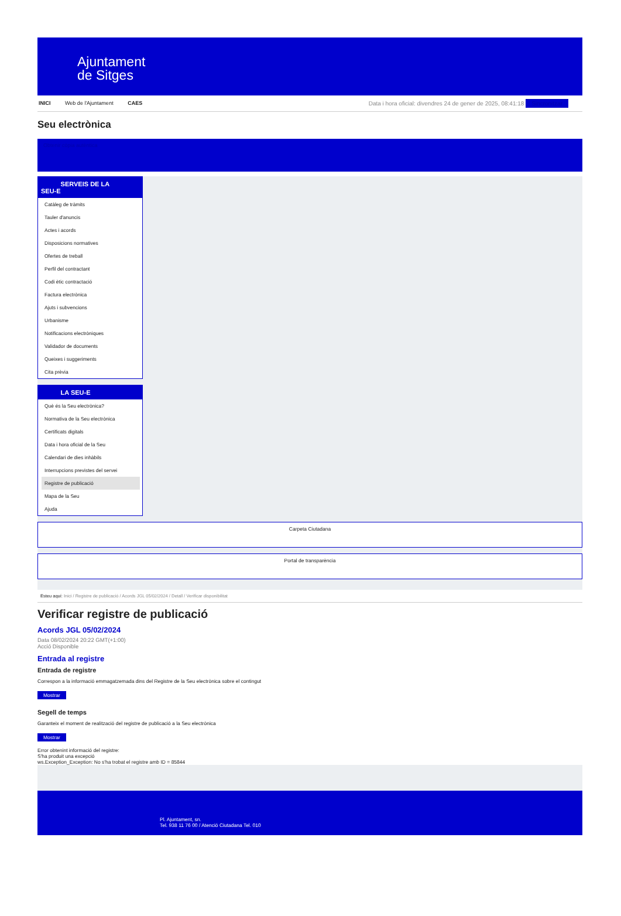Ajuntament
de Sitges
INICI Web de l'Ajuntament CAES Data i hora oficial: divendres 24 de gener de 2025, 08:41:18 Sincronitzar
Seu electrònica
Obtenir còpia autèntica
SERVEIS DE LA
SEU-E
Catàleg de tràmits
Tauler d'anuncis
Actes i acords
Disposicions normatives
Ofertes de treball
Perfil del contractant
Codi ètic contractació
Factura electrònica
Ajuts i subvencions
Urbanisme
Notificacions electròniques
Validador de documents
Queixes i suggeriments
Cita prèvia
LA SEU-E
Què és la Seu electrònica?
Normativa de la Seu electrònica
Certificats digitals
Data i hora oficial de la Seu
Calendari de dies inhàbils
Interrupcions previstes del servei
Registre de publicació
Mapa de la Seu
Ajuda
Carpeta Ciutadana
Portal de transparència
Esteu aquí: Inici / Registre de publicació / Acords JGL 05/02/2024 / Detall / Verificar disponibilitat
Verificar registre de publicació
Acords JGL 05/02/2024
Data 08/02/2024 20:22 GMT(+1:00)
Acció Disponible
Entrada al registre
Entrada de registre
Correspon a la informació emmagatzemada dins del Registre de la Seu electrònica sobre el contingut
Mostrar
Segell de temps
Garanteix el moment de realització del registre de publicació a la Seu electrònica
Mostrar
Error obtenint informació del registre:
S'ha produit una excepció
ws.Exception_Exception: No s'ha trobat el registre amb ID = 85844
Pl. Ajuntament, sn.
Tel. 938 11 76 00 / Atenció Ciutadana Tel. 010